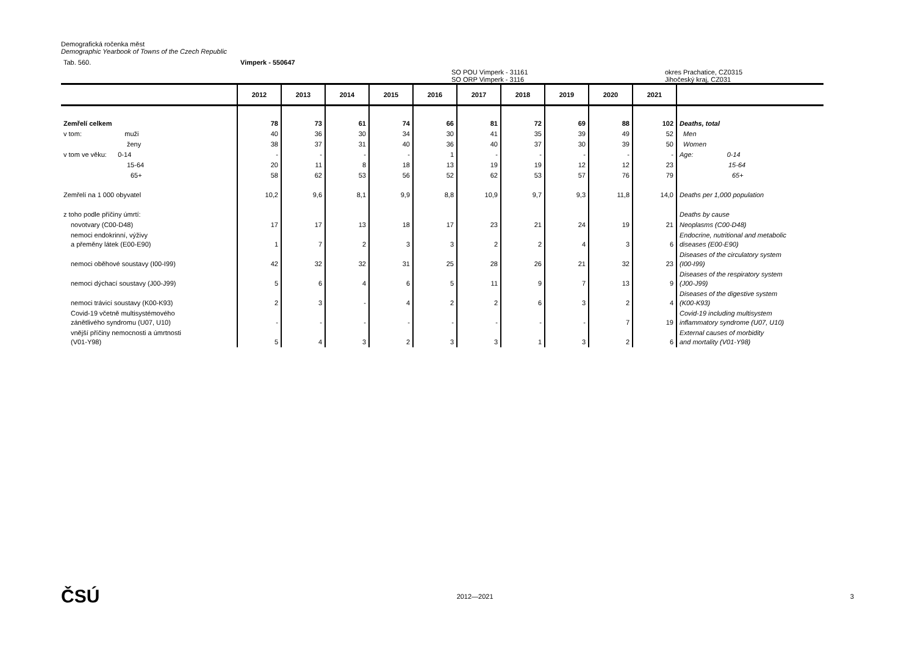Demografická ročenka měst
Demographic Yearbook of Towns of the Czech Republic
Tab. 560. Vimperk - 550647
SO POU Vimperk - 31161
SO ORP Vimperk - 3116 okres Prachatice, CZ0315
Jihočeský kraj, CZ031
| | 2012 | 2013 | 2014 | 2015 | 2016 | 2017 | 2018 | 2019 | 2020 | 2021 | |
| --- | --- | --- | --- | --- | --- | --- | --- | --- | --- | --- | --- |
| Zemřelí celkem | 78 | 73 | 61 | 74 | 66 | 81 | 72 | 69 | 88 | 102 | Deaths, total |
| v tom: muži | 40 | 36 | 30 | 34 | 30 | 41 | 35 | 39 | 49 | 52 | Men |
| ženy | 38 | 37 | 31 | 40 | 36 | 40 | 37 | 30 | 39 | 50 | Women |
| v tom ve věku: 0-14 | - | - | - | - | 1 | - | - | - | - | - | Age: 0-14 |
| 15-64 | 20 | 11 | 8 | 18 | 13 | 19 | 19 | 12 | 12 | 23 | 15-64 |
| 65+ | 58 | 62 | 53 | 56 | 52 | 62 | 53 | 57 | 76 | 79 | 65+ |
| Zemřelí na 1 000 obyvatel | 10,2 | 9,6 | 8,1 | 9,9 | 8,8 | 10,9 | 9,7 | 9,3 | 11,8 | 14,0 | Deaths per 1,000 population |
| z toho podle příčiny úmrtí: | | | | | | | | | | | Deaths by cause |
| novotvary (C00-D48) | 17 | 17 | 13 | 18 | 17 | 23 | 21 | 24 | 19 | 21 | Neoplasms (C00-D48) |
| nemoci endokrinní, výživy a přeměny látek (E00-E90) | 1 | 7 | 2 | 3 | 3 | 2 | 2 | 4 | 3 | 6 | Endocrine, nutritional and metabolic diseases (E00-E90) |
| nemoci oběhové soustavy (I00-I99) | 42 | 32 | 32 | 31 | 25 | 28 | 26 | 21 | 32 | 23 | Diseases of the circulatory system (I00-I99) |
| nemoci dýchací soustavy (J00-J99) | 5 | 6 | 4 | 6 | 5 | 11 | 9 | 7 | 13 | 9 | Diseases of the respiratory system (J00-J99) |
| nemoci trávicí soustavy (K00-K93) | 2 | 3 | - | 4 | 2 | 2 | 6 | 3 | 2 | 4 | Diseases of the digestive system (K00-K93) |
| Covid-19 včetně multisystémového zánětlivého syndromu (U07, U10) | - | - | - | - | - | - | - | - | 7 | 19 | Covid-19 including multisystem inflammatory syndrome (U07, U10) |
| vnější příčiny nemocnosti a úmrtnosti (V01-Y98) | 5 | 4 | 3 | 2 | 3 | 3 | 1 | 3 | 2 | 6 | External causes of morbidity and mortality (V01-Y98) |
ČSÚ 2012—2021 3